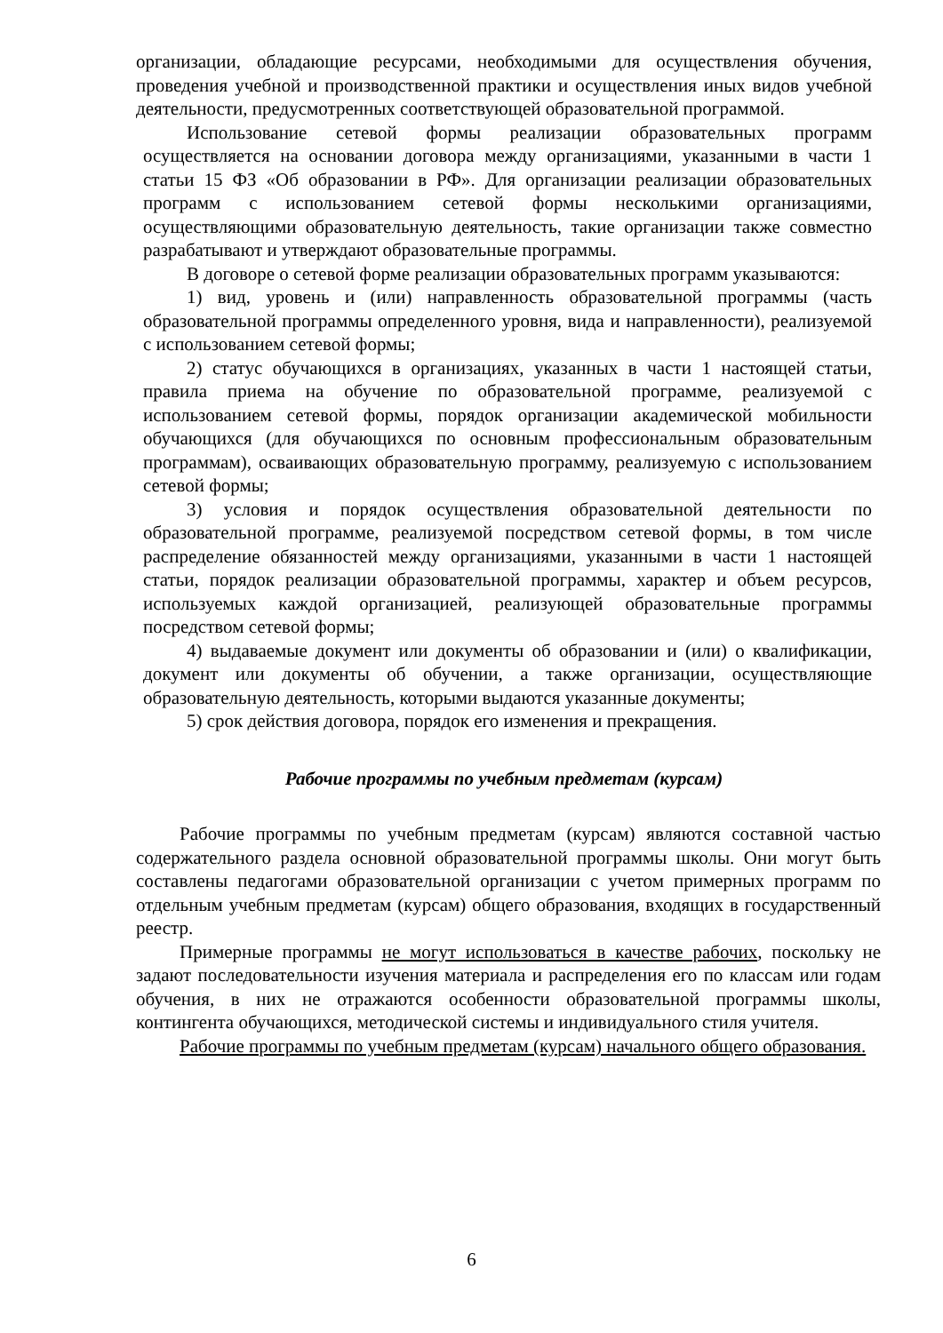организации, обладающие ресурсами, необходимыми для осуществления обучения, проведения учебной и производственной практики и осуществления иных видов учебной деятельности, предусмотренных соответствующей образовательной программой.
Использование сетевой формы реализации образовательных программ осуществляется на основании договора между организациями, указанными в части 1 статьи 15 ФЗ «Об образовании в РФ». Для организации реализации образовательных программ с использованием сетевой формы несколькими организациями, осуществляющими образовательную деятельность, такие организации также совместно разрабатывают и утверждают образовательные программы.
В договоре о сетевой форме реализации образовательных программ указываются:
1) вид, уровень и (или) направленность образовательной программы (часть образовательной программы определенного уровня, вида и направленности), реализуемой с использованием сетевой формы;
2) статус обучающихся в организациях, указанных в части 1 настоящей статьи, правила приема на обучение по образовательной программе, реализуемой с использованием сетевой формы, порядок организации академической мобильности обучающихся (для обучающихся по основным профессиональным образовательным программам), осваивающих образовательную программу, реализуемую с использованием сетевой формы;
3) условия и порядок осуществления образовательной деятельности по образовательной программе, реализуемой посредством сетевой формы, в том числе распределение обязанностей между организациями, указанными в части 1 настоящей статьи, порядок реализации образовательной программы, характер и объем ресурсов, используемых каждой организацией, реализующей образовательные программы посредством сетевой формы;
4) выдаваемые документ или документы об образовании и (или) о квалификации, документ или документы об обучении, а также организации, осуществляющие образовательную деятельность, которыми выдаются указанные документы;
5) срок действия договора, порядок его изменения и прекращения.
Рабочие программы по учебным предметам (курсам)
Рабочие программы по учебным предметам (курсам) являются составной частью содержательного раздела основной образовательной программы школы. Они могут быть составлены педагогами образовательной организации с учетом примерных программ по отдельным учебным предметам (курсам) общего образования, входящих в государственный реестр.
Примерные программы не могут использоваться в качестве рабочих, поскольку не задают последовательности изучения материала и распределения его по классам или годам обучения, в них не отражаются особенности образовательной программы школы, контингента обучающихся, методической системы и индивидуального стиля учителя.
Рабочие программы по учебным предметам (курсам) начального общего образования.
6